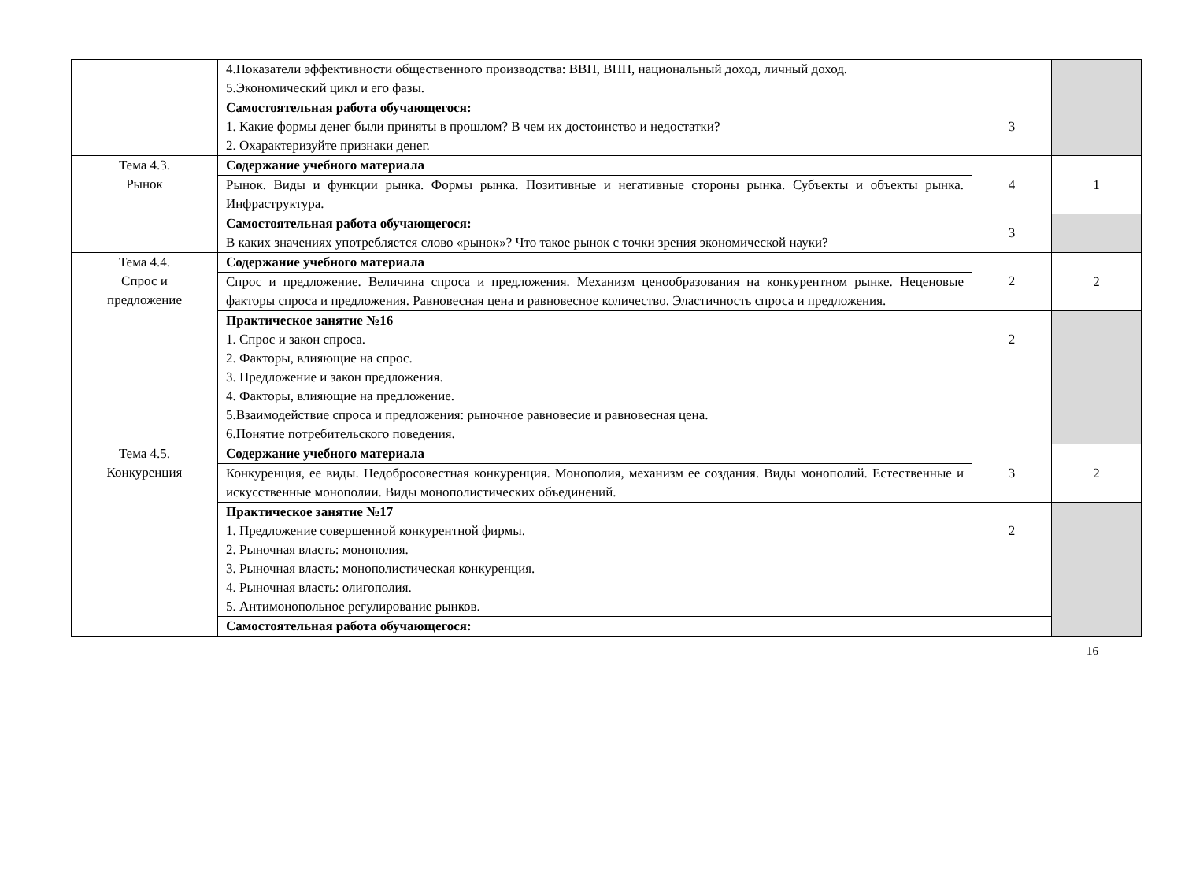| | 4.Показатели эффективности общественного производства: ВВП, ВНП, национальный доход, личный доход. 5.Экономический цикл и его фазы. | | |
| | Самостоятельная работа обучающегося: 1. Какие формы денег были приняты в прошлом? В чем их достоинство и недостатки? 2. Охарактеризуйте признаки денег. | 3 | |
| Тема 4.3. Рынок | Содержание учебного материала | 4 | 1 |
| | Рынок. Виды и функции рынка. Формы рынка. Позитивные и негативные стороны рынка. Субъекты и объекты рынка. Инфраструктура. | | |
| | Самостоятельная работа обучающегося: В каких значениях употребляется слово «рынок»? Что такое рынок с точки зрения экономической науки? | 3 | |
| Тема 4.4. Спрос и предложение | Содержание учебного материала | 2 | 2 |
| | Спрос и предложение. Величина спроса и предложения. Механизм ценообразования на конкурентном рынке. Неценовые факторы спроса и предложения. Равновесная цена и равновесное количество. Эластичность спроса и предложения. | | |
| | Практическое занятие №16 1. Спрос и закон спроса. 2. Факторы, влияющие на спрос. 3. Предложение и закон предложения. 4. Факторы, влияющие на предложение. 5.Взаимодействие спроса и предложения: рыночное равновесие и равновесная цена. 6.Понятие потребительского поведения. | 2 | |
| Тема 4.5. Конкуренция | Содержание учебного материала | 3 | 2 |
| | Конкуренция, ее виды. Недобросовестная конкуренция. Монополия, механизм ее создания. Виды монополий. Естественные и искусственные монополии. Виды монополистических объединений. | | |
| | Практическое занятие №17 1. Предложение совершенной конкурентной фирмы. 2. Рыночная власть: монополия. 3. Рыночная власть: монополистическая конкуренция. 4. Рыночная власть: олигополия. 5. Антимонопольное регулирование рынков. | 2 | |
| | Самостоятельная работа обучающегося: | | |
16